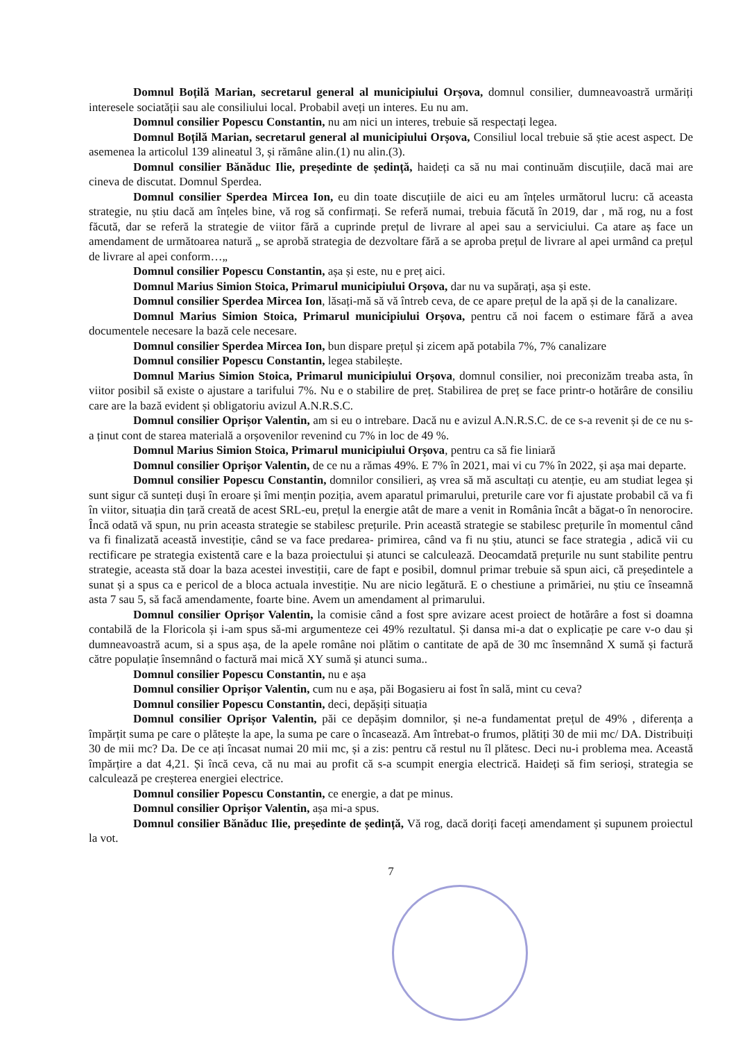Domnul Boțilă Marian, secretarul general al municipiului Orșova, domnul consilier, dumneavoastră urmăriți interesele sociatății sau ale consiliului local. Probabil aveți un interes. Eu nu am.
Domnul consilier Popescu Constantin, nu am nici un interes, trebuie să respectați legea.
Domnul Boțilă Marian, secretarul general al municipiului Orșova, Consiliul local trebuie să știe acest aspect. De asemenea la articolul 139 alineatul 3, și rămâne alin.(1) nu alin.(3).
Domnul consilier Bănăduc Ilie, președinte de ședință, haideți ca să nu mai continuăm discuțiile, dacă mai are cineva de discutat. Domnul Sperdea.
Domnul consilier Sperdea Mircea Ion, eu din toate discuțiile de aici eu am înțeles următorul lucru: că aceasta strategie, nu știu dacă am înțeles bine, vă rog să confirmați. Se referă numai, trebuia făcută în 2019, dar , mă rog, nu a fost făcută, dar se referă la strategie de viitor fără a cuprinde prețul de livrare al apei sau a serviciului. Ca atare aș face un amendament de următoarea natură „ se aprobă strategia de dezvoltare fără a se aproba prețul de livrare al apei urmând ca prețul de livrare al apei conform…„
Domnul consilier Popescu Constantin, așa și este, nu e preț aici.
Domnul Marius Simion Stoica, Primarul municipiului Orșova, dar nu va supărați, așa și este.
Domnul consilier Sperdea Mircea Ion, lăsați-mă să vă întreb ceva, de ce apare prețul de la apă și de la canalizare.
Domnul Marius Simion Stoica, Primarul municipiului Orșova, pentru că noi facem o estimare fără a avea documentele necesare la bază cele necesare.
Domnul consilier Sperdea Mircea Ion, bun dispare prețul și zicem apă potabila 7%, 7% canalizare
Domnul consilier Popescu Constantin, legea stabilește.
Domnul Marius Simion Stoica, Primarul municipiului Orșova, domnul consilier, noi preconizăm treaba asta, în viitor posibil să existe o ajustare a tarifului 7%. Nu e o stabilire de preț. Stabilirea de preț se face printr-o hotărâre de consiliu care are la bază evident și obligatoriu avizul A.N.R.S.C.
Domnul consilier Oprișor Valentin, am si eu o intrebare. Dacă nu e avizul A.N.R.S.C. de ce s-a revenit și de ce nu s-a ținut cont de starea materială a orșovenilor revenind cu 7% in loc de 49 %.
Domnul Marius Simion Stoica, Primarul municipiului Orșova, pentru ca să fie liniară
Domnul consilier Oprișor Valentin, de ce nu a rămas 49%. E 7% în 2021, mai vi cu 7% în 2022, și așa mai departe.
Domnul consilier Popescu Constantin, domnilor consilieri, aș vrea să mă ascultați cu atenție, eu am studiat legea și sunt sigur că sunteți duși în eroare și îmi mențin poziția, avem aparatul primarului, preturile care vor fi ajustate probabil că va fi în viitor, situația din țară creată de acest SRL-eu, prețul la energie atât de mare a venit in România încât a băgat-o în nenorocire. Încă odată vă spun, nu prin aceasta strategie se stabilesc prețurile. Prin această strategie se stabilesc prețurile în momentul când va fi finalizată această investiție, când se va face predarea- primirea, când va fi nu știu, atunci se face strategia , adică vii cu rectificare pe strategia existentă care e la baza proiectului și atunci se calculează. Deocamdată prețurile nu sunt stabilite pentru strategie, aceasta stă doar la baza acestei investiții, care de fapt e posibil, domnul primar trebuie să spun aici, că președintele a sunat și a spus ca e pericol de a bloca actuala investiție. Nu are nicio legătură. E o chestiune a primăriei, nu știu ce înseamnă asta 7 sau 5, să facă amendamente, foarte bine. Avem un amendament al primarului.
Domnul consilier Oprișor Valentin, la comisie când a fost spre avizare acest proiect de hotărâre a fost si doamna contabilă de la Floricola și i-am spus să-mi argumenteze cei 49% rezultatul. Și dansa mi-a dat o explicație pe care v-o dau și dumneavoastră acum, si a spus așa, de la apele române noi plătim o cantitate de apă de 30 mc însemnând X sumă și factură către populație însemnând o factură mai mică XY sumă și atunci suma..
Domnul consilier Popescu Constantin, nu e așa
Domnul consilier Oprișor Valentin, cum nu e așa, păi Bogasieru ai fost în sală, mint cu ceva?
Domnul consilier Popescu Constantin, deci, depășiți situația
Domnul consilier Oprișor Valentin, păi ce depășim domnilor, și ne-a fundamentat prețul de 49% , diferența a împărțit suma pe care o plătește la ape, la suma pe care o încasează. Am întrebat-o frumos, plătiți 30 de mii mc/ DA. Distribuiți 30 de mii mc? Da. De ce ați încasat numai 20 mii mc, și a zis: pentru că restul nu îl plătesc. Deci nu-i problema mea. Această împărțire a dat 4,21. Și încă ceva, că nu mai au profit că s-a scumpit energia electrică. Haideți să fim serioși, strategia se calculează pe creșterea energiei electrice.
Domnul consilier Popescu Constantin, ce energie, a dat pe minus.
Domnul consilier Oprișor Valentin, așa mi-a spus.
Domnul consilier Bănăduc Ilie, președinte de ședință, Vă rog, dacă doriți faceți amendament și supunem proiectul la vot.
7